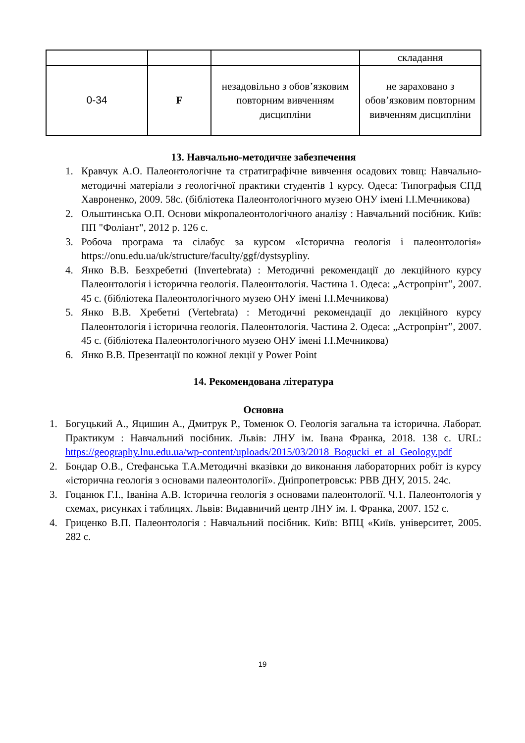| | | | складання |
| 0-34 | F | незадовільно з обов’язковим повторним вивченням дисципліни | не зараховано з обов’язковим повторним вивченням дисципліни |
13. Навчально-методичне забезпечення
1. Кравчук А.О. Палеонтологічне та стратиграфічне вивчення осадових товщ: Навчально-методичні матеріали з геологічної практики студентів 1 курсу. Одеса: Типографыя СПД Хавроненко, 2009. 58с. (бібліотека Палеонтологічного музею ОНУ імені І.І.Мечникова)
2. Ольштинська О.П. Основи мікропалеонтологічного аналізу : Навчальний посібник. Київ: ПП "Фоліант", 2012 р. 126 с.
3. Робоча програма та сілабус за курсом «Історична геологія і палеонтологія» https://onu.edu.ua/uk/structure/faculty/ggf/dystsypliny.
4. Янко В.В. Безхребетні (Invertebrata) : Методичні рекомендації до лекційного курсу Палеонтологія і історична геологія. Палеонтологія. Частина 1. Одеса: „Астропрінт”, 2007. 45 с. (бібліотека Палеонтологічного музею ОНУ імені І.І.Мечникова)
5. Янко В.В. Хребетні (Vertebrata) : Методичні рекомендації до лекційного курсу Палеонтологія і історична геологія. Палеонтологія. Частина 2. Одеса: „Астропрінт”, 2007. 45 с. (бібліотека Палеонтологічного музею ОНУ імені І.І.Мечникова)
6. Янко В.В. Презентації по кожної лекції у Power Point
14. Рекомендована література
Основна
1. Богуцький А., Яцишин А., Дмитрук Р., Томенюк О. Геологія загальна та історична. Лаборат. Практикум : Навчальний посібник. Львів: ЛНУ ім. Івана Франка, 2018. 138 с. URL: https://geography.lnu.edu.ua/wp-content/uploads/2015/03/2018_Bogucki_et_al_Geology.pdf
2. Бондар О.В., Стефанська Т.А.Методичні вказівки до виконання лабораторних робіт із курсу «історична геологія з основами палеонтології». Дніпропетровськ: РВВ ДНУ, 2015. 24с.
3. Гоцанюк Г.І., Іваніна А.В. Історична геологія з основами палеонтології. Ч.1. Палеонтологія у схемах, рисунках і таблицях. Львів: Видавничий центр ЛНУ ім. І. Франка, 2007. 152 с.
4. Гриценко В.П. Палеонтологія : Навчальний посібник. Київ: ВПЦ «Київ. університет, 2005. 282 с.
19